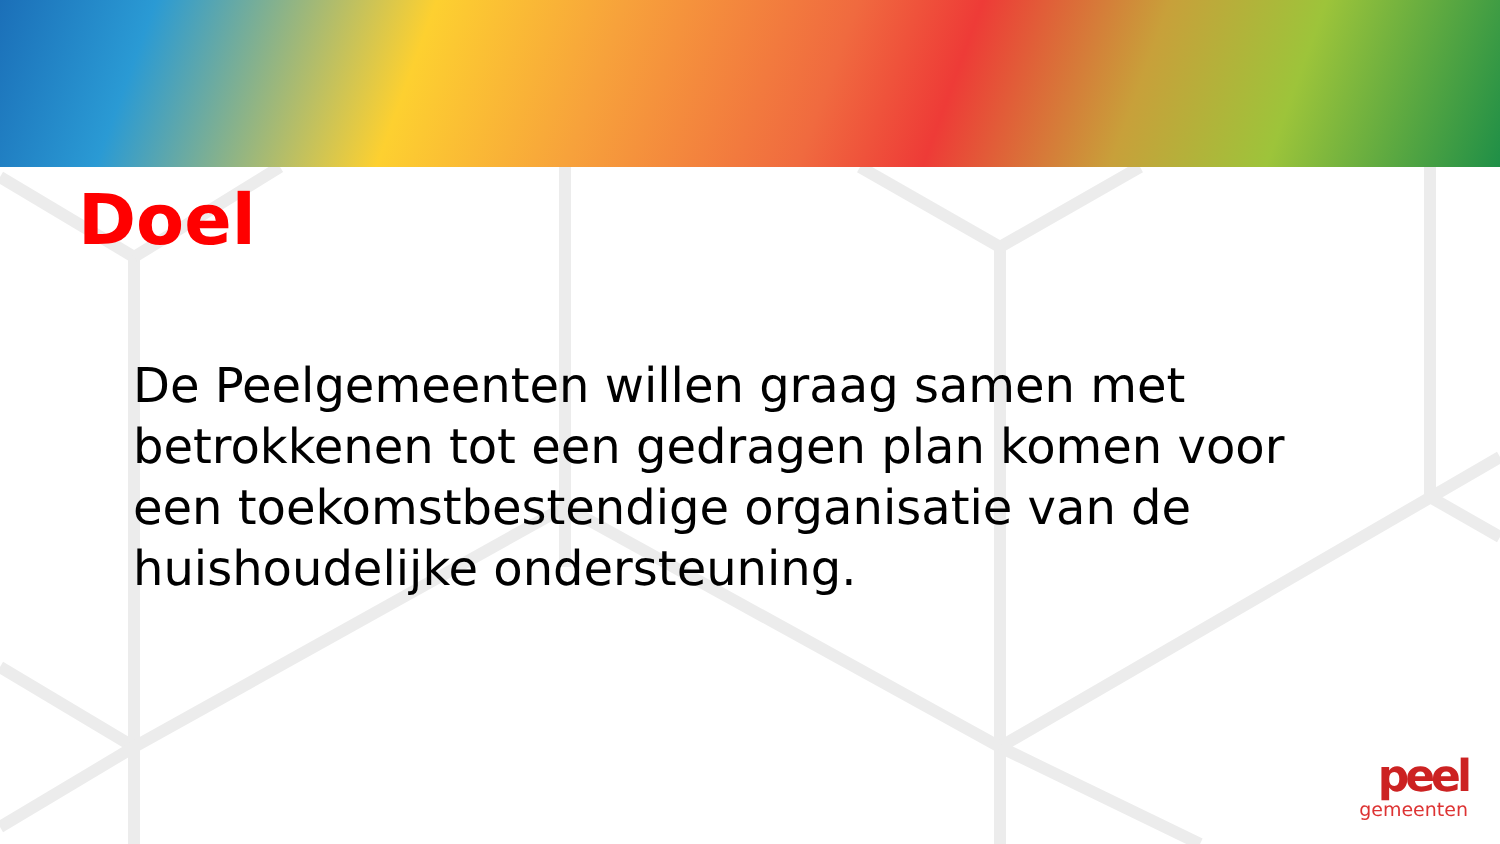Doel
De Peelgemeenten willen graag samen met betrokkenen tot een gedragen plan komen voor een toekomstbestendige organisatie van de huishoudelijke ondersteuning.
peel
gemeenten